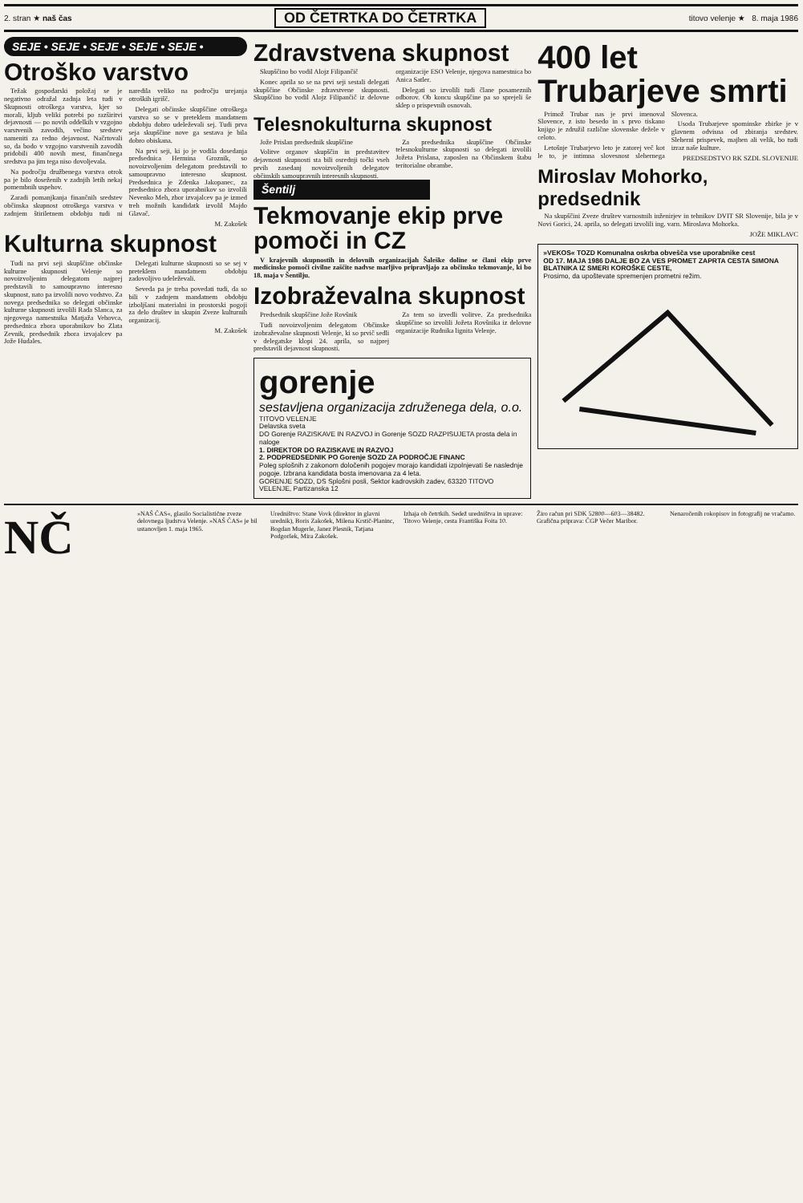2. stran ★ naš čas OD ČETRTKA DO ČETRTKA titovo velenje ★ 8. maja 1986
SEJE • SEJE • SEJE • SEJE • SEJE •
Otroško varstvo
Težak gospodarski položaj se je negativno odražal zadnja leta tudi v Skupnosti otroškega varstva, kjer so morali, kljub veliki potrebi po razširitvi dejavnosti — po novih oddelkih v vzgojno varstvenih zavodih, večino sredstev nameniti za redno dejavnost. Načrtovali so, da bodo v vzgojno varstvenih zavodih pridobili 400 novih mest, finančnega sredstva pa jim tega niso dovoljevala.
Na področju družbenega varstva otrok pa je bilo doseženih v zadnjih letih nekaj pomembnih uspehov.
Zaradi pomanjkanja finančnih sredstev občinska skupnost otroškega varstva v zadnjem štiriletnem obdobju tudi ni naredila veliko na področju urejanja otroških igrišč.
Delegati občinske skupščine otroškega varstva so se v preteklem mandatnem obdobju dobro udeleževali sej. Tudi prva seja skupščine nove ga sestava je bila dobro obiskana.
Na prvi seji, ki jo je vodila dosedanja predsednica Hermina Groznik, so novoizvoljenim delegatom predstavili to samoupravno interesno skupnost. Predsednica je Zdenka Jakopanec, za predsednico zbora uporabnikov so izvolili Nevenko Meh, zbor izvajalcev pa je izmed treh možnih kandidatk izvolil Majdo Glavač.
M. Zakošek
Kulturna skupnost
Tudi na prvi seji skupščine občinske kulturne skupnosti Velenje so novoizvoljenim delegatom najprej predstavili to samoupravno interesno skupnost, nato pa izvolili novo vodstvo. Za novega predsednika so delegati občinske kulturne skupnosti izvolili Rada Slanca, za njegovega namestnika Matjaža Vehovca, predsednica zbora uporabnikov bo Zlata Zevnik, predsednik zbora izvajalcev pa Jože Hudales.
Delegati kulturne skupnosti so se sej v preteklem mandatnem obdobju zadovoljivo udeleževali.
Seveda pa je treba povedati tudi, da so bili v zadnjem mandatnem obdobju izboljšani materialni in prostorski pogoji za delo društev in skupin Zveze kulturnih organizacij.
M. Zakošek
Zdravstvena skupnost
Skupščino bo vodil Alojz Filipančič
Konec aprila so se na prvi seji sestali delegati skupščine Občinske zdravstvene skupnosti. Skupščino bo vodil Alojz Filipančič iz delovne organizacije ESO Velenje, njegova namestnica bo Anica Satler.
Delegati so izvolili tudi člane posameznih odborov. Ob koncu skupščine pa so sprejeli še sklep o prispevnih osnovah.
Telesnokulturna skupnost
Jože Prislan predsednik skupščine
Volitve organov skupščin in predstavitev dejavnosti skupnosti sta bili osrednji točki vseh prvih zasedanj novoizvoljenih delegatov občinskih samoupravnih interesnih skupnosti.
Za predsednika skupščine Občinske telesnokulturne skupnosti so delegati izvolili Jožeta Prislana, zaposlen na Občinskem štabu teritorialne obrambe.
Šentilj
Tekmovanje ekip prve pomoči in CZ
V krajevnih skupnostih in delovnih organizacijah Šaleške doline se člani ekip prve medicinske pomoči civilne zaščite nadvse marljivo pripravljajo za občinsko tekmovanje, ki bo 18. maja v Šentilju.
Izobraževalna skupnost
Predsednik skupščine Jože Rovšnik
Tudi novoizvoljenim delegatom Občinske izobraževalne skupnosti Velenje, ki so prvič sedli v delegatske klopi 24. aprila, so najprej predstavili dejavnost skupnosti.
Za tem so izvedli volitve. Za predsednika skupščine so izvolili Jožeta Rovšnika iz delovne organizacije Rudnika lignita Velenje.
gorenje
sestavljena organizacija združenega dela, o.o.
TITOVO VELENJE
Delavska sveta
DO Gorenje RAZISKAVE IN RAZVOJ in Gorenje SOZD RAZPISUJETA prosta dela in naloge
1. DIREKTOR DO RAZISKAVE IN RAZVOJ
2. PODPREDSEDNIK PO Gorenje SOZD ZA PODROČJE FINANC
Poleg splošnih z zakonom določenih pogojev morajo kandidati izpolnjevati še naslednje pogoje. Izbrana kandidata bosta imenovana za 4 leta.
GORENJE SOZD, DS Splošni posli, Sektor kadrovskih zadev, 63320 TITOVO VELENJE, Partizanska 12
400 let Trubarjeve smrti
Primož Trubar nas je prvi imenoval Slovence, z isto besedo in s prvo tiskano knjigo je združil različne slovenske dežele v celoto.
Letošnje Trubarjevo leto je zatorej več kot le to, je intimna slovesnost slehernega Slovenca.
Usoda Trubarjeve spominske zbirke je v glavnem odvisna od zbiranja sredstev. Sleherni prispevek, majhen ali velik, bo tudi izraz naše kulture.
PREDSEDSTVO RK SZDL SLOVENIJE
Miroslav Mohorko, predsednik
Na skupščini Zveze društev varnostnih inženirjev in tehnikov DVIT SR Slovenije, bila je v Novi Gorici, 24. aprila, so delegati izvolili ing. varn. Miroslava Mohorka.
JOŽE MIKLAVC
»VEKOS« TOZD Komunalna oskrba obvešča vse uporabnike cest
OD 17. MAJA 1986 DALJE BO ZA VES PROMET ZAPRTA CESTA SIMONA BLATNIKA IZ SMERI KOROŠKE CESTE,
Prosimo, da upoštevate spremenjen prometni režim.
NČ
»NAŠ ČAS«, glasilo Socialistične zveze delovnega ljudstva Velenje. »NAŠ ČAS« je bil ustanovljen 1. maja 1965.
Uredništvo: Stane Vovk (direktor in glavni urednik), Boris Zakošek, Milena Krstič-Planinc, Bogdan Mugerle, Janez Plesnik, Tatjana Podgoršek, Mira Zakošek.
Izhaja ob četrtkih. Sedež uredništva in uprave: Titovo Velenje, cesta Františka Foita 10.
Žiro račun pri SDK 52800—603—38482. Grafična priprava: ČGP Večer Maribor.
Nenaročenih rokopisov in fotografij ne vračamo.